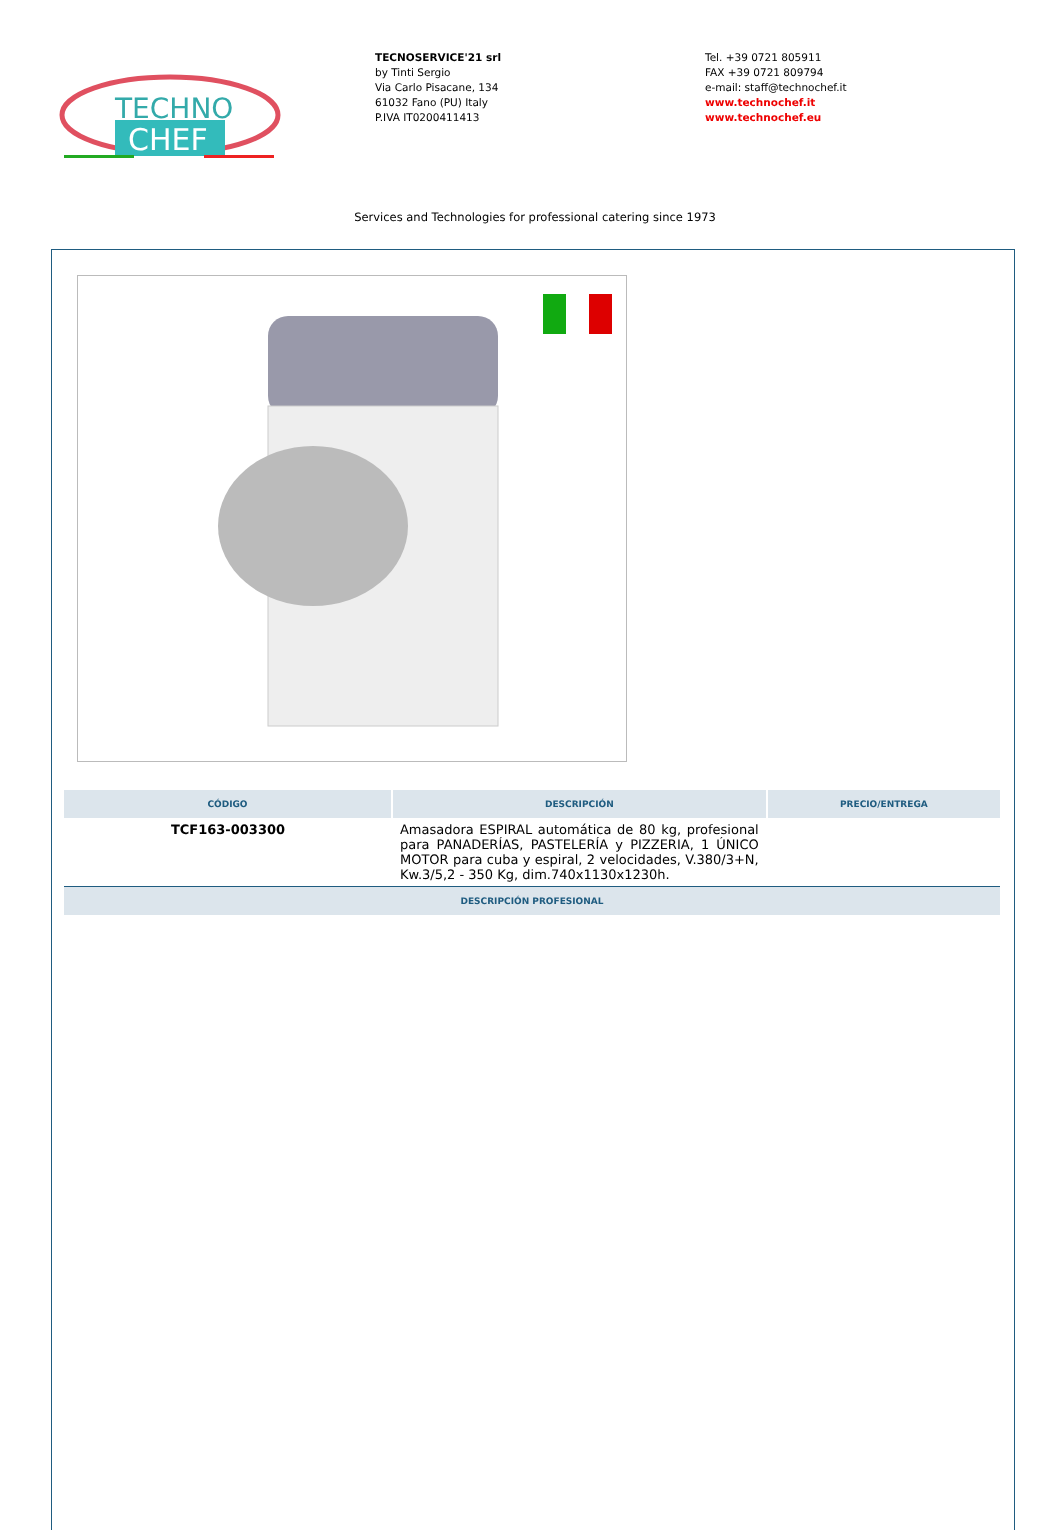TECHNO
CHEF
TECNOSERVICE'21 srl
by Tinti Sergio
Via Carlo Pisacane, 134
61032 Fano (PU) Italy
P.IVA IT0200411413
Tel. +39 0721 805911
FAX +39 0721 809794
e-mail: staff@technochef.it
www.technochef.it
www.technochef.eu
Services and Technologies for professional catering since 1973
| CÓDIGO | DESCRIPCIÓN | PRECIO/ENTREGA |
| --- | --- | --- |
| TCF163-003300 | Amasadora ESPIRAL automática de 80 kg, profesional para PANADERÍAS, PASTELERÍA y PIZZERIA, 1 ÚNICO MOTOR para cuba y espiral, 2 velocidades, V.380/3+N, Kw.3/5,2 - 350 Kg, dim.740x1130x1230h. | |
| DESCRIPCIÓN PROFESIONAL | | |